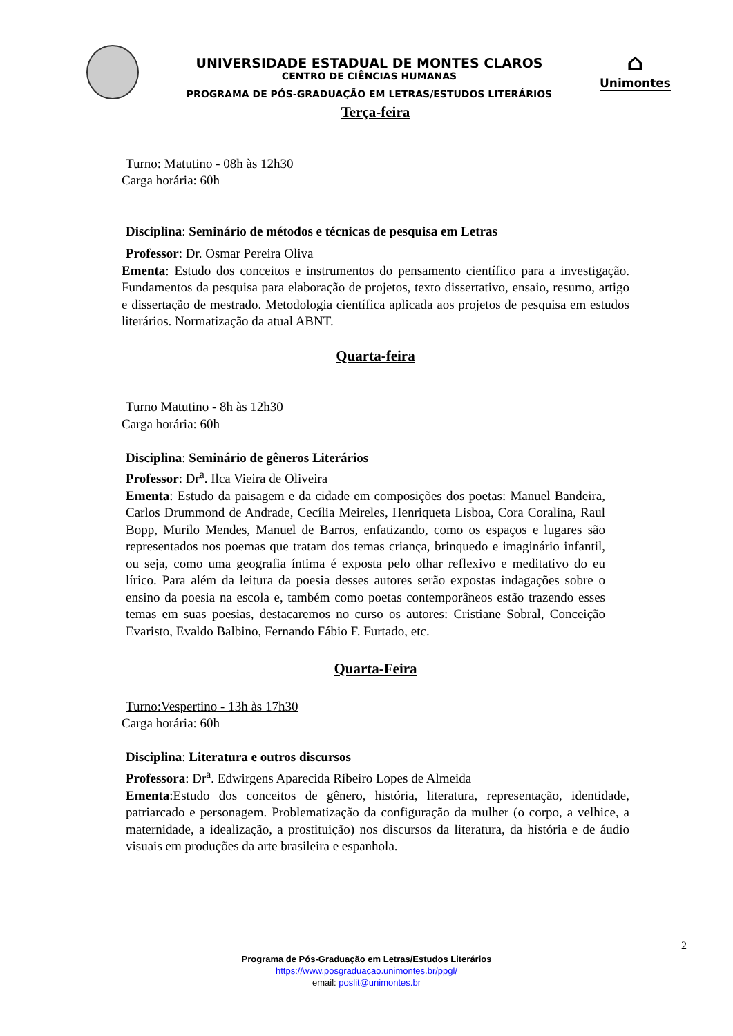UNIVERSIDADE ESTADUAL DE MONTES CLAROS
CENTRO DE CIÊNCIAS HUMANAS
PROGRAMA DE PÓS-GRADUAÇÃO EM LETRAS/ESTUDOS LITERÁRIOS
⌂
Unimontes
Terça-feira
Turno: Matutino - 08h às 12h30
Carga horária: 60h
Disciplina: Seminário de métodos e técnicas de pesquisa em Letras
Professor: Dr. Osmar Pereira Oliva
Ementa: Estudo dos conceitos e instrumentos do pensamento científico para a investigação. Fundamentos da pesquisa para elaboração de projetos, texto dissertativo, ensaio, resumo, artigo e dissertação de mestrado. Metodologia científica aplicada aos projetos de pesquisa em estudos literários. Normatização da atual ABNT.
Quarta-feira
Turno Matutino - 8h às 12h30
Carga horária: 60h
Disciplina: Seminário de gêneros Literários
Professor: Dr<sup>a</sup>. Ilca Vieira de Oliveira
Ementa: Estudo da paisagem e da cidade em composições dos poetas: Manuel Bandeira, Carlos Drummond de Andrade, Cecília Meireles, Henriqueta Lisboa, Cora Coralina, Raul Bopp, Murilo Mendes, Manuel de Barros, enfatizando, como os espaços e lugares são representados nos poemas que tratam dos temas criança, brinquedo e imaginário infantil, ou seja, como uma geografia íntima é exposta pelo olhar reflexivo e meditativo do eu lírico. Para além da leitura da poesia desses autores serão expostas indagações sobre o ensino da poesia na escola e, também como poetas contemporâneos estão trazendo esses temas em suas poesias, destacaremos no curso os autores: Cristiane Sobral, Conceição Evaristo, Evaldo Balbino, Fernando Fábio F. Furtado, etc.
Quarta-Feira
Turno:Vespertino - 13h às 17h30
Carga horária: 60h
Disciplina: Literatura e outros discursos
Professora: Dr<sup>a</sup>. Edwirgens Aparecida Ribeiro Lopes de Almeida
Ementa:Estudo dos conceitos de gênero, história, literatura, representação, identidade, patriarcado e personagem. Problematização da configuração da mulher (o corpo, a velhice, a maternidade, a idealização, a prostituição) nos discursos da literatura, da história e de áudio visuais em produções da arte brasileira e espanhola.
2
Programa de Pós-Graduação em Letras/Estudos Literários
https://www.posgraduacao.unimontes.br/ppgl/
email: poslit@unimontes.br